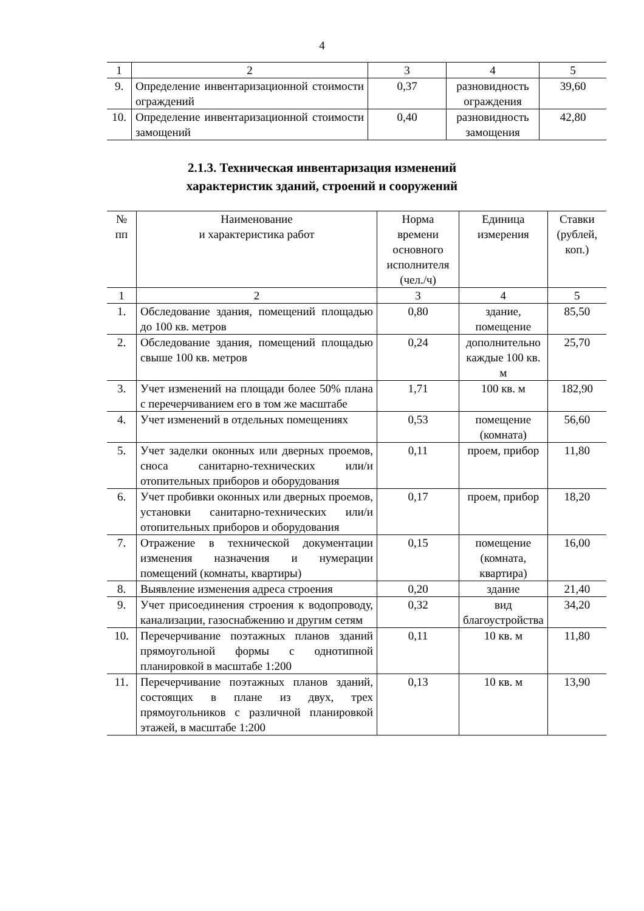4
| 1 | 2 | 3 | 4 | 5 |
| 9. | Определение инвентаризационной стоимости ограждений | 0,37 | разновидность ограждения | 39,60 |
| 10. | Определение инвентаризационной стоимости замощений | 0,40 | разновидность замощения | 42,80 |
2.1.3. Техническая инвентаризация изменений
характеристик зданий, строений и сооружений
| № пп | Наименование и характеристика работ | Норма времени основного исполнителя (чел./ч) | Единица измерения | Ставки (рублей, коп.) |
| --- | --- | --- | --- | --- |
| 1 | 2 | 3 | 4 | 5 |
| 1. | Обследование здания, помещений площадью до 100 кв. метров | 0,80 | здание, помещение | 85,50 |
| 2. | Обследование здания, помещений площадью свыше 100 кв. метров | 0,24 | дополнительно каждые 100 кв. м | 25,70 |
| 3. | Учет изменений на площади более 50% плана с перечерчиванием его в том же масштабе | 1,71 | 100 кв. м | 182,90 |
| 4. | Учет изменений в отдельных помещениях | 0,53 | помещение (комната) | 56,60 |
| 5. | Учет заделки оконных или дверных проемов, сноса санитарно-технических или/и отопительных приборов и оборудования | 0,11 | проем, прибор | 11,80 |
| 6. | Учет пробивки оконных или дверных проемов, установки санитарно-технических или/и отопительных приборов и оборудования | 0,17 | проем, прибор | 18,20 |
| 7. | Отражение в технической документации изменения назначения и нумерации помещений (комнаты, квартиры) | 0,15 | помещение (комната, квартира) | 16,00 |
| 8. | Выявление изменения адреса строения | 0,20 | здание | 21,40 |
| 9. | Учет присоединения строения к водопроводу, канализации, газоснабжению и другим сетям | 0,32 | вид благоустройства | 34,20 |
| 10. | Перечерчивание поэтажных планов зданий прямоугольной формы с однотипной планировкой в масштабе 1:200 | 0,11 | 10 кв. м | 11,80 |
| 11. | Перечерчивание поэтажных планов зданий, состоящих в плане из двух, трех прямоугольников с различной планировкой этажей, в масштабе 1:200 | 0,13 | 10 кв. м | 13,90 |